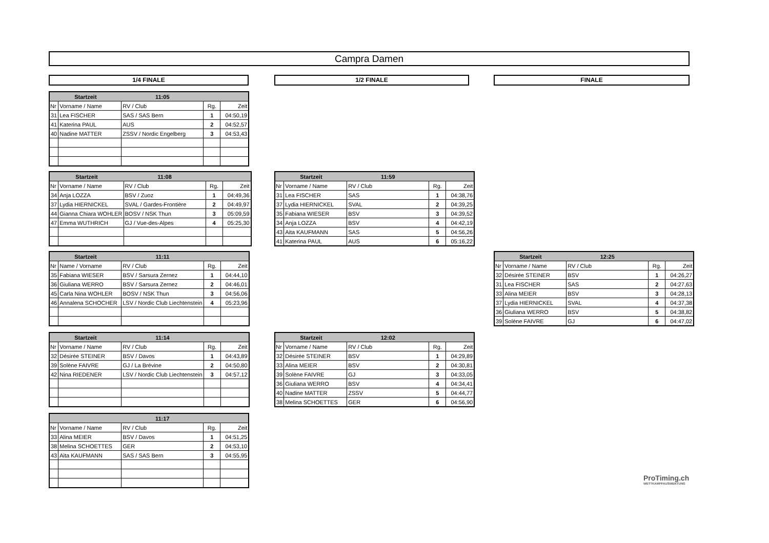Campra Damen
1/4 FINALE 1/2 FINALE FINALE
| Startzeit | | 11:05 | | |
| --- | --- | --- | --- | --- |
| Nr | Vorname / Name | RV / Club | Rg. | Zeit |
| 31 | Lea FISCHER | SAS / SAS Bern | 1 | 04:50,19 |
| 41 | Katerina PAUL | AUS | 2 | 04:52,57 |
| 40 | Nadine MATTER | ZSSV / Nordic Engelberg | 3 | 04:53,43 |
| Startzeit | | 11:08 | | |
| --- | --- | --- | --- | --- |
| Nr | Vorname / Name | RV / Club | Rg. | Zeit |
| 34 | Anja LOZZA | BSV / Zuoz | 1 | 04:49,36 |
| 37 | Lydia HIERNICKEL | SVAL / Gardes-Frontière | 2 | 04:49,97 |
| 44 | Gianna Chiara WOHLER | BOSV / NSK Thun | 3 | 05:09,59 |
| 47 | Emma WUTHRICH | GJ / Vue-des-Alpes | 4 | 05:25,30 |
| Startzeit | | 11:11 | | |
| --- | --- | --- | --- | --- |
| Nr | Name / Vorname | RV / Club | Rg. | Zeit |
| 35 | Fabiana WIESER | BSV / Sarsura Zernez | 1 | 04:44,10 |
| 36 | Giuliana WERRO | BSV / Sarsura Zernez | 2 | 04:46,01 |
| 45 | Carla Nina WOHLER | BOSV / NSK Thun | 3 | 04:56,06 |
| 46 | Annalena SCHOCHER | LSV / Nordic Club Liechtenstein | 4 | 05:23,96 |
| Startzeit | | 11:14 | | |
| --- | --- | --- | --- | --- |
| Nr | Vorname / Name | RV / Club | Rg. | Zeit |
| 32 | Désirée STEINER | BSV / Davos | 1 | 04:43,89 |
| 39 | Solène FAIVRE | GJ / La Brévine | 2 | 04:50,80 |
| 42 | Nina RIEDENER | LSV / Nordic Club Liechtenstein | 3 | 04:57,12 |
| | | 11:17 | | |
| --- | --- | --- | --- | --- |
| Nr | Vorname / Name | RV / Club | Rg. | Zeit |
| 33 | Alina MEIER | BSV / Davos | 1 | 04:51,25 |
| 38 | Melina SCHOETTES | GER | 2 | 04:53,10 |
| 43 | Aita KAUFMANN | SAS / SAS Bern | 3 | 04:55,95 |
| Startzeit | | 11:59 | | |
| --- | --- | --- | --- | --- |
| Nr | Vorname / Name | RV / Club | Rg. | Zeit |
| 31 | Lea FISCHER | SAS | 1 | 04:38,76 |
| 37 | Lydia HIERNICKEL | SVAL | 2 | 04:39,25 |
| 35 | Fabiana WIESER | BSV | 3 | 04:39,52 |
| 34 | Anja LOZZA | BSV | 4 | 04:42,19 |
| 43 | Aita KAUFMANN | SAS | 5 | 04:56,26 |
| 41 | Katerina PAUL | AUS | 6 | 05:16,22 |
| Startzeit | | 12:02 | | |
| --- | --- | --- | --- | --- |
| Nr | Vorname / Name | RV / Club | Rg. | Zeit |
| 32 | Désirée STEINER | BSV | 1 | 04:29,89 |
| 33 | Alina MEIER | BSV | 2 | 04:30,81 |
| 39 | Solène FAIVRE | GJ | 3 | 04:33,05 |
| 36 | Giuliana WERRO | BSV | 4 | 04:34,41 |
| 40 | Nadine MATTER | ZSSV | 5 | 04:44,77 |
| 38 | Melina SCHOETTES | GER | 6 | 04:56,90 |
| Startzeit | | 12:25 | | |
| --- | --- | --- | --- | --- |
| Nr | Vorname / Name | RV / Club | Rg. | Zeit |
| 32 | Désirée STEINER | BSV | 1 | 04:26,27 |
| 31 | Lea FISCHER | SAS | 2 | 04:27,63 |
| 33 | Alina MEIER | BSV | 3 | 04:28,13 |
| 37 | Lydia HIERNICKEL | SVAL | 4 | 04:37,38 |
| 36 | Giuliana WERRO | BSV | 5 | 04:38,82 |
| 39 | Solène FAIVRE | GJ | 6 | 04:47,02 |
ProTiming.ch
WETTKAMPFAUSWERTUNG